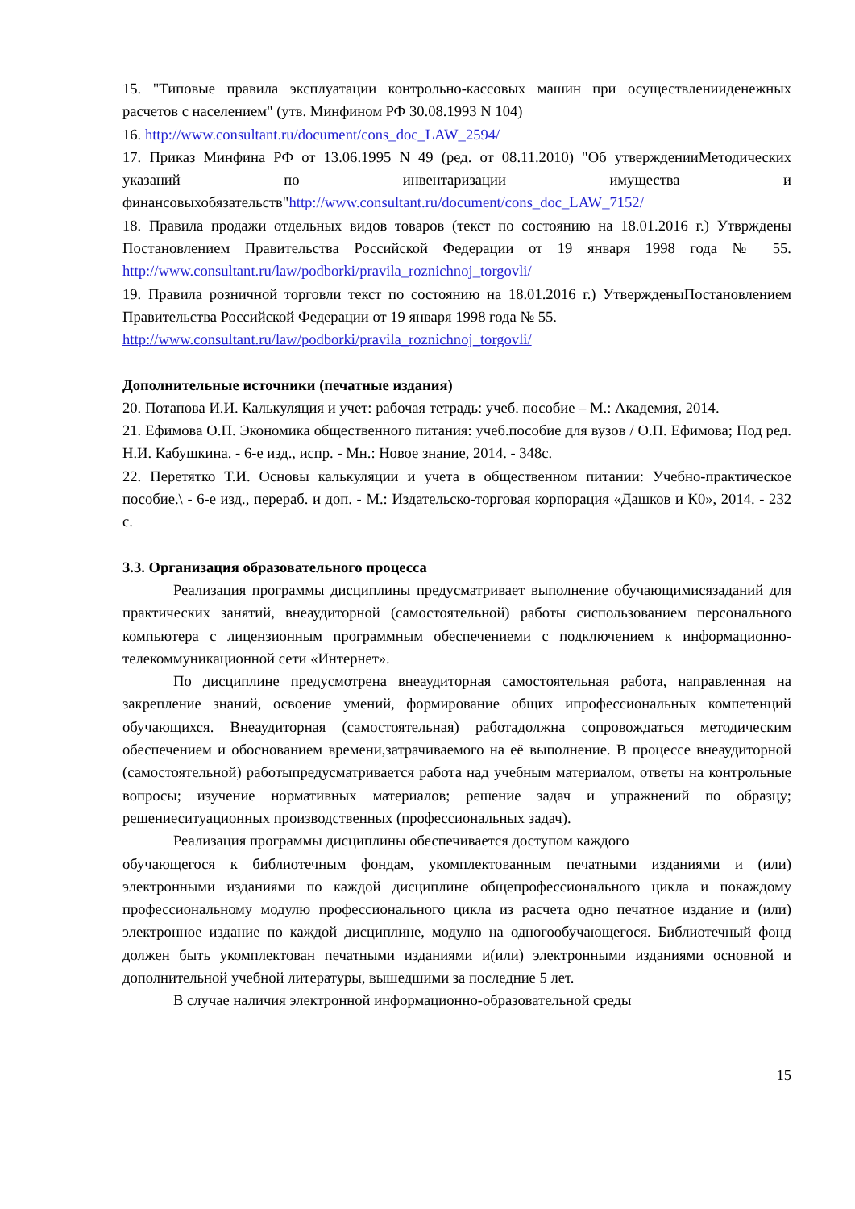15. "Типовые правила эксплуатации контрольно-кассовых машин при осуществленииденежных расчетов с населением" (утв. Минфином РФ 30.08.1993 N 104)
16. http://www.consultant.ru/document/cons_doc_LAW_2594/
17. Приказ Минфина РФ от 13.06.1995 N 49 (ред. от 08.11.2010) "Об утвержденииМетодических указаний по инвентаризации имущества и финансовыхобязательств"http://www.consultant.ru/document/cons_doc_LAW_7152/
18. Правила продажи отдельных видов товаров (текст по состоянию на 18.01.2016 г.) Утврждены Постановлением Правительства Российской Федерации от 19 января 1998 года № 55. http://www.consultant.ru/law/podborki/pravila_roznichnoj_torgovli/
19. Правила розничной торговли текст по состоянию на 18.01.2016 г.) УтвержденыПостановлением Правительства Российской Федерации от 19 января 1998 года № 55.
http://www.consultant.ru/law/podborki/pravila_roznichnoj_torgovli/
Дополнительные источники (печатные издания)
20. Потапова И.И. Калькуляция и учет: рабочая тетрадь: учеб. пособие – М.: Академия, 2014.
21. Ефимова О.П. Экономика общественного питания: учеб.пособие для вузов / О.П. Ефимова; Под ред. Н.И. Кабушкина. - 6-е изд., испр. - Мн.: Новое знание, 2014. - 348с.
22. Перетятко Т.И. Основы калькуляции и учета в общественном питании: Учебно-практическое пособие.\ - 6-е изд., перераб. и доп. - М.: Издательско-торговая корпорация «Дашков и К0», 2014. - 232 с.
3.3. Организация образовательного процесса
Реализация программы дисциплины предусматривает выполнение обучающимисязаданий для практических занятий, внеаудиторной (самостоятельной) работы сиспользованием персонального компьютера с лицензионным программным обеспечениеми с подключением к информационно-телекоммуникационной сети «Интернет».
По дисциплине предусмотрена внеаудиторная самостоятельная работа, направленная на закрепление знаний, освоение умений, формирование общих ипрофессиональных компетенций обучающихся. Внеаудиторная (самостоятельная) работадолжна сопровождаться методическим обеспечением и обоснованием времени,затрачиваемого на её выполнение. В процессе внеаудиторной (самостоятельной) работыпредусматривается работа над учебным материалом, ответы на контрольные вопросы; изучение нормативных материалов; решение задач и упражнений по образцу; решениеситуационных производственных (профессиональных задач).
Реализация программы дисциплины обеспечивается доступом каждого
обучающегося к библиотечным фондам, укомплектованным печатными изданиями и (или) электронными изданиями по каждой дисциплине общепрофессионального цикла и покаждому профессиональному модулю профессионального цикла из расчета одно печатное издание и (или) электронное издание по каждой дисциплине, модулю на одногообучающегося. Библиотечный фонд должен быть укомплектован печатными изданиями и(или) электронными изданиями основной и дополнительной учебной литературы, вышедшими за последние 5 лет.
В случае наличия электронной информационно-образовательной среды
15